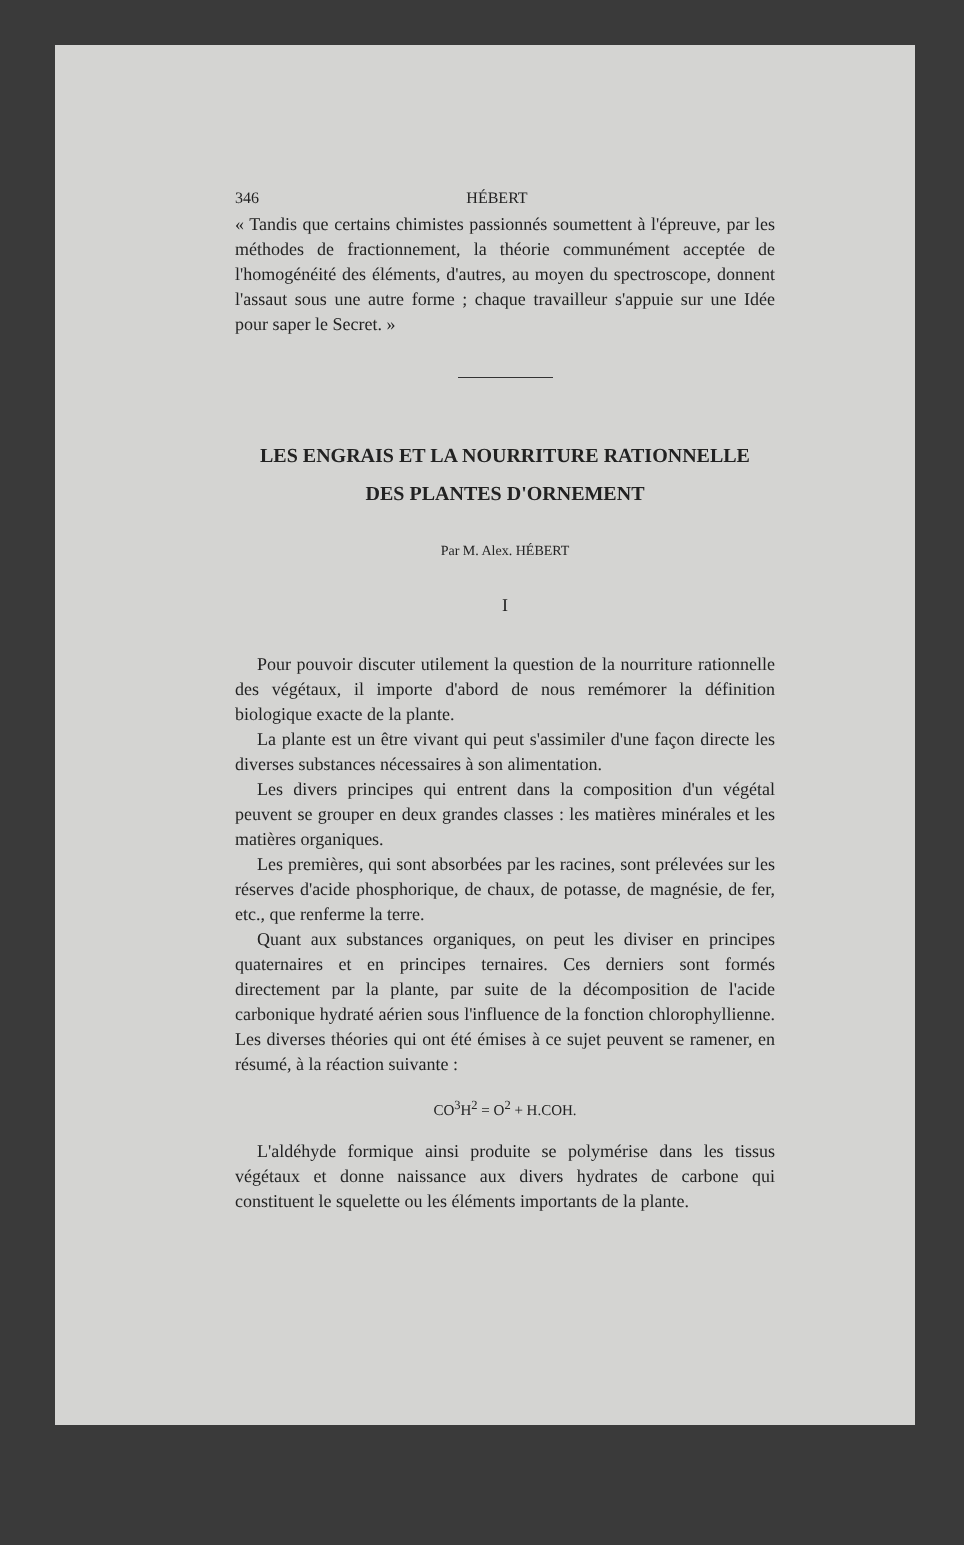346 HÉBERT
« Tandis que certains chimistes passionnés soumettent à l'épreuve, par les méthodes de fractionnement, la théorie communément acceptée de l'homogénéité des éléments, d'autres, au moyen du spectroscope, donnent l'assaut sous une autre forme ; chaque travailleur s'appuie sur une Idée pour saper le Secret. »
LES ENGRAIS ET LA NOURRITURE RATIONNELLE
DES PLANTES D'ORNEMENT
Par M. Alex. HÉBERT
I
Pour pouvoir discuter utilement la question de la nourriture rationnelle des végétaux, il importe d'abord de nous remémorer la définition biologique exacte de la plante.
La plante est un être vivant qui peut s'assimiler d'une façon directe les diverses substances nécessaires à son alimentation.
Les divers principes qui entrent dans la composition d'un végétal peuvent se grouper en deux grandes classes : les matières minérales et les matières organiques.
Les premières, qui sont absorbées par les racines, sont prélevées sur les réserves d'acide phosphorique, de chaux, de potasse, de magnésie, de fer, etc., que renferme la terre.
Quant aux substances organiques, on peut les diviser en principes quaternaires et en principes ternaires. Ces derniers sont formés directement par la plante, par suite de la décomposition de l'acide carbonique hydraté aérien sous l'influence de la fonction chlorophyllienne. Les diverses théories qui ont été émises à ce sujet peuvent se ramener, en résumé, à la réaction suivante :
CO<sup>3</sup>H<sup>2</sup> = O<sup>2</sup> + H.COH.
L'aldéhyde formique ainsi produite se polymérise dans les tissus végétaux et donne naissance aux divers hydrates de carbone qui constituent le squelette ou les éléments importants de la plante.